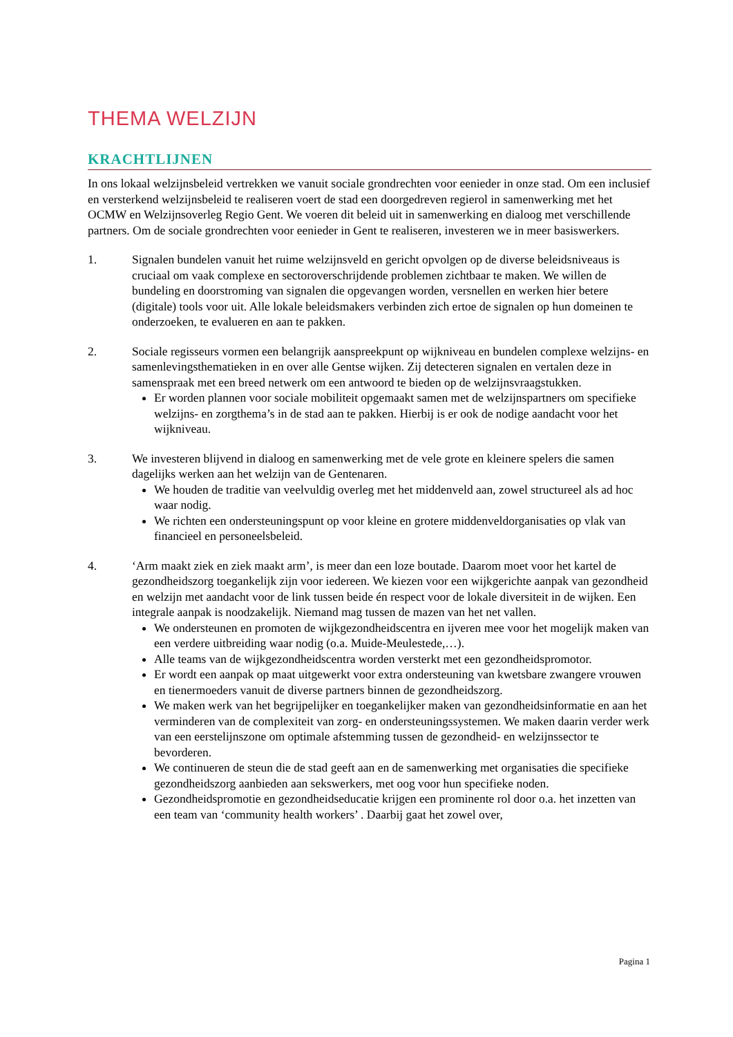THEMA WELZIJN
KRACHTLIJNEN
In ons lokaal welzijnsbeleid vertrekken we vanuit sociale grondrechten voor eenieder in onze stad. Om een inclusief en versterkend welzijnsbeleid te realiseren voert de stad een doorgedreven regierol in samenwerking met het OCMW en Welzijnsoverleg Regio Gent. We voeren dit beleid uit in samenwerking en dialoog met verschillende partners. Om de sociale grondrechten voor eenieder in Gent te realiseren, investeren we in meer basiswerkers.
1. Signalen bundelen vanuit het ruime welzijnsveld en gericht opvolgen op de diverse beleidsniveaus is cruciaal om vaak complexe en sectoroverschrijdende problemen zichtbaar te maken. We willen de bundeling en doorstroming van signalen die opgevangen worden, versnellen en werken hier betere (digitale) tools voor uit. Alle lokale beleidsmakers verbinden zich ertoe de signalen op hun domeinen te onderzoeken, te evalueren en aan te pakken.
2. Sociale regisseurs vormen een belangrijk aanspreekpunt op wijkniveau en bundelen complexe welzijns- en samenlevingsthematieken in en over alle Gentse wijken. Zij detecteren signalen en vertalen deze in samenspraak met een breed netwerk om een antwoord te bieden op de welzijnsvraagstukken.
Er worden plannen voor sociale mobiliteit opgemaakt samen met de welzijnspartners om specifieke welzijns- en zorgthema’s in de stad aan te pakken. Hierbij is er ook de nodige aandacht voor het wijkniveau.
3. We investeren blijvend in dialoog en samenwerking met de vele grote en kleinere spelers die samen dagelijks werken aan het welzijn van de Gentenaren.
We houden de traditie van veelvuldig overleg met het middenveld aan, zowel structureel als ad hoc waar nodig.
We richten een ondersteuningspunt op voor kleine en grotere middenveldorganisaties op vlak van financieel en personeelsbeleid.
4. ‘Arm maakt ziek en ziek maakt arm’, is meer dan een loze boutade. Daarom moet voor het kartel de gezondheidszorg toegankelijk zijn voor iedereen. We kiezen voor een wijkgerichte aanpak van gezondheid en welzijn met aandacht voor de link tussen beide én respect voor de lokale diversiteit in de wijken. Een integrale aanpak is noodzakelijk. Niemand mag tussen de mazen van het net vallen.
We ondersteunen en promoten de wijkgezondheidscentra en ijveren mee voor het mogelijk maken van een verdere uitbreiding waar nodig (o.a. Muide-Meulestede,…).
Alle teams van de wijkgezondheidscentra worden versterkt met een gezondheidspromotor.
Er wordt een aanpak op maat uitgewerkt voor extra ondersteuning van kwetsbare zwangere vrouwen en tienermoeders vanuit de diverse partners binnen de gezondheidszorg.
We maken werk van het begrijpelijker en toegankelijker maken van gezondheidsinformatie en aan het verminderen van de complexiteit van zorg- en ondersteuningssystemen. We maken daarin verder werk van een eerstelijnszone om optimale afstemming tussen de gezondheid- en welzijnssector te bevorderen.
We continueren de steun die de stad geeft aan en de samenwerking met organisaties die specifieke gezondheidszorg aanbieden aan sekswerkers, met oog voor hun specifieke noden.
Gezondheidspromotie en gezondheidseducatie krijgen een prominente rol door o.a. het inzetten van een team van ‘community health workers’ . Daarbij gaat het zowel over,
Pagina 1